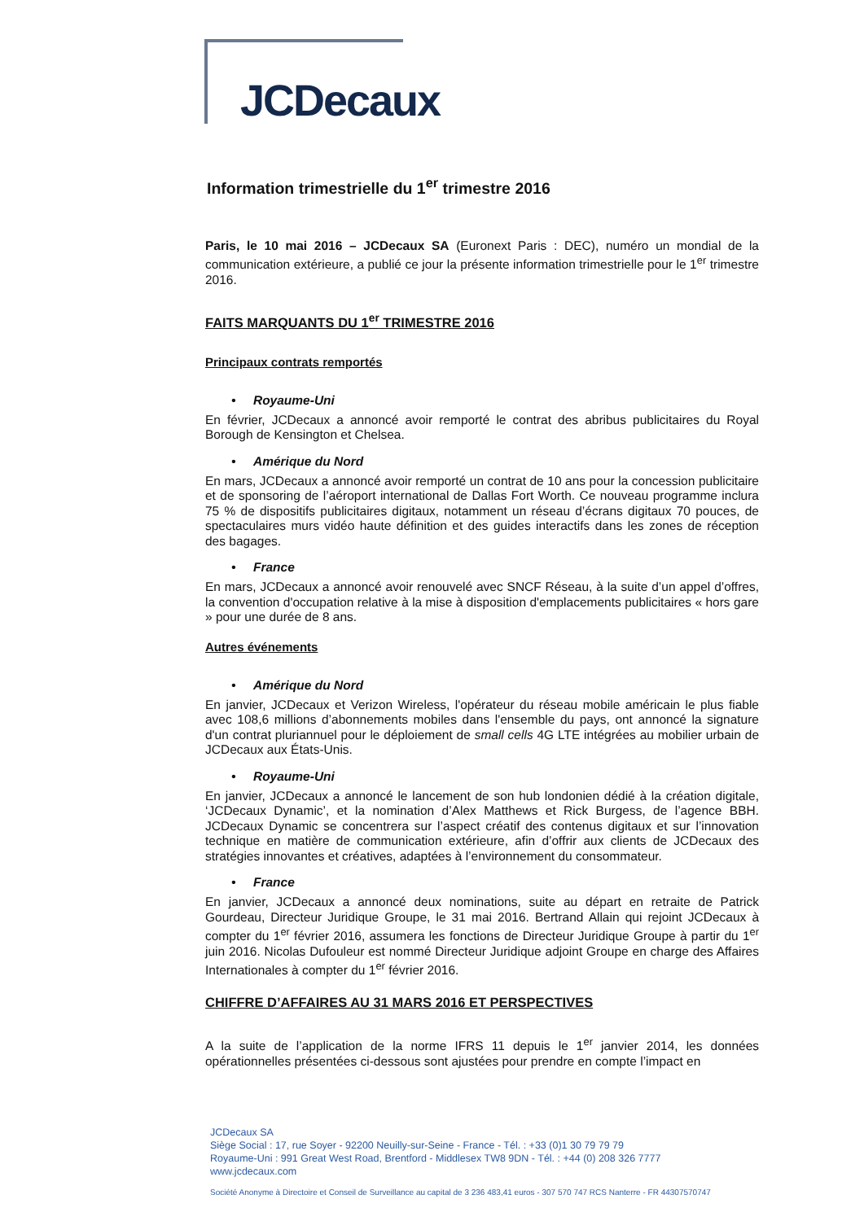JCDecaux
Information trimestrielle du 1<sup>er</sup> trimestre 2016
Paris, le 10 mai 2016 – JCDecaux SA (Euronext Paris : DEC), numéro un mondial de la communication extérieure, a publié ce jour la présente information trimestrielle pour le 1<sup>er</sup> trimestre 2016.
FAITS MARQUANTS DU 1<sup>er</sup> TRIMESTRE 2016
Principaux contrats remportés
• Royaume-Uni
En février, JCDecaux a annoncé avoir remporté le contrat des abribus publicitaires du Royal Borough de Kensington et Chelsea.
• Amérique du Nord
En mars, JCDecaux a annoncé avoir remporté un contrat de 10 ans pour la concession publicitaire et de sponsoring de l’aéroport international de Dallas Fort Worth. Ce nouveau programme inclura 75 % de dispositifs publicitaires digitaux, notamment un réseau d’écrans digitaux 70 pouces, de spectaculaires murs vidéo haute définition et des guides interactifs dans les zones de réception des bagages.
• France
En mars, JCDecaux a annoncé avoir renouvelé avec SNCF Réseau, à la suite d’un appel d’offres, la convention d'occupation relative à la mise à disposition d'emplacements publicitaires « hors gare » pour une durée de 8 ans.
Autres événements
• Amérique du Nord
En janvier, JCDecaux et Verizon Wireless, l'opérateur du réseau mobile américain le plus fiable avec 108,6 millions d’abonnements mobiles dans l'ensemble du pays, ont annoncé la signature d'un contrat pluriannuel pour le déploiement de small cells 4G LTE intégrées au mobilier urbain de JCDecaux aux États-Unis.
• Royaume-Uni
En janvier, JCDecaux a annoncé le lancement de son hub londonien dédié à la création digitale, ‘JCDecaux Dynamic’, et la nomination d’Alex Matthews et Rick Burgess, de l’agence BBH. JCDecaux Dynamic se concentrera sur l’aspect créatif des contenus digitaux et sur l’innovation technique en matière de communication extérieure, afin d’offrir aux clients de JCDecaux des stratégies innovantes et créatives, adaptées à l’environnement du consommateur.
• France
En janvier, JCDecaux a annoncé deux nominations, suite au départ en retraite de Patrick Gourdeau, Directeur Juridique Groupe, le 31 mai 2016. Bertrand Allain qui rejoint JCDecaux à compter du 1<sup>er</sup> février 2016, assumera les fonctions de Directeur Juridique Groupe à partir du 1<sup>er</sup> juin 2016. Nicolas Dufouleur est nommé Directeur Juridique adjoint Groupe en charge des Affaires Internationales à compter du 1<sup>er</sup> février 2016.
CHIFFRE D’AFFAIRES AU 31 MARS 2016 ET PERSPECTIVES
A la suite de l’application de la norme IFRS 11 depuis le 1<sup>er</sup> janvier 2014, les données opérationnelles présentées ci-dessous sont ajustées pour prendre en compte l’impact en
JCDecaux SA
Siège Social : 17, rue Soyer - 92200 Neuilly-sur-Seine - France - Tél. : +33 (0)1 30 79 79 79
Royaume-Uni : 991 Great West Road, Brentford - Middlesex TW8 9DN - Tél. : +44 (0) 208 326 7777
www.jcdecaux.com
Société Anonyme à Directoire et Conseil de Surveillance au capital de 3 236 483,41 euros - 307 570 747 RCS Nanterre - FR 44307570747